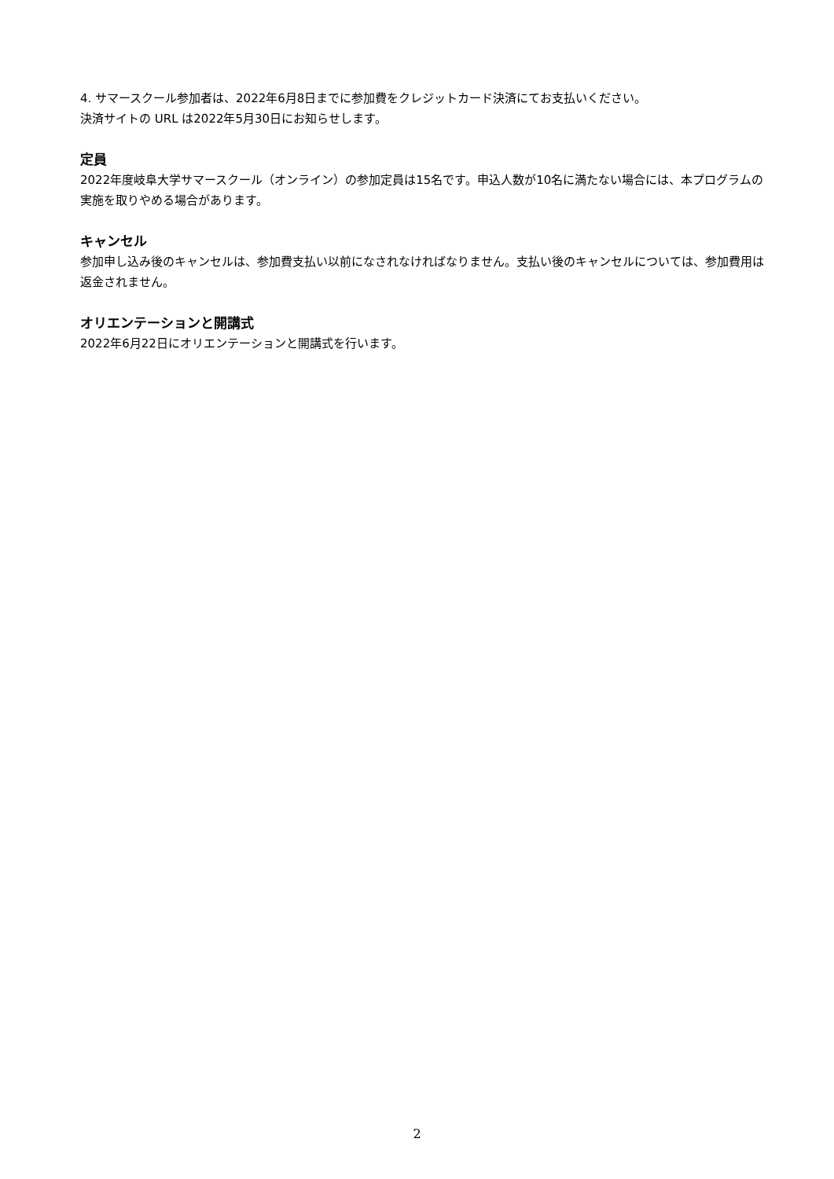4. サマースクール参加者は、2022年6月8日までに参加費をクレジットカード決済にてお支払いください。
決済サイトの URL は2022年5月30日にお知らせします。
定員
2022年度岐阜大学サマースクール（オンライン）の参加定員は15名です。申込人数が10名に満たない場合には、本プログラムの実施を取りやめる場合があります。
キャンセル
参加申し込み後のキャンセルは、参加費支払い以前になされなければなりません。支払い後のキャンセルについては、参加費用は返金されません。
オリエンテーションと開講式
2022年6月22日にオリエンテーションと開講式を行います。
2